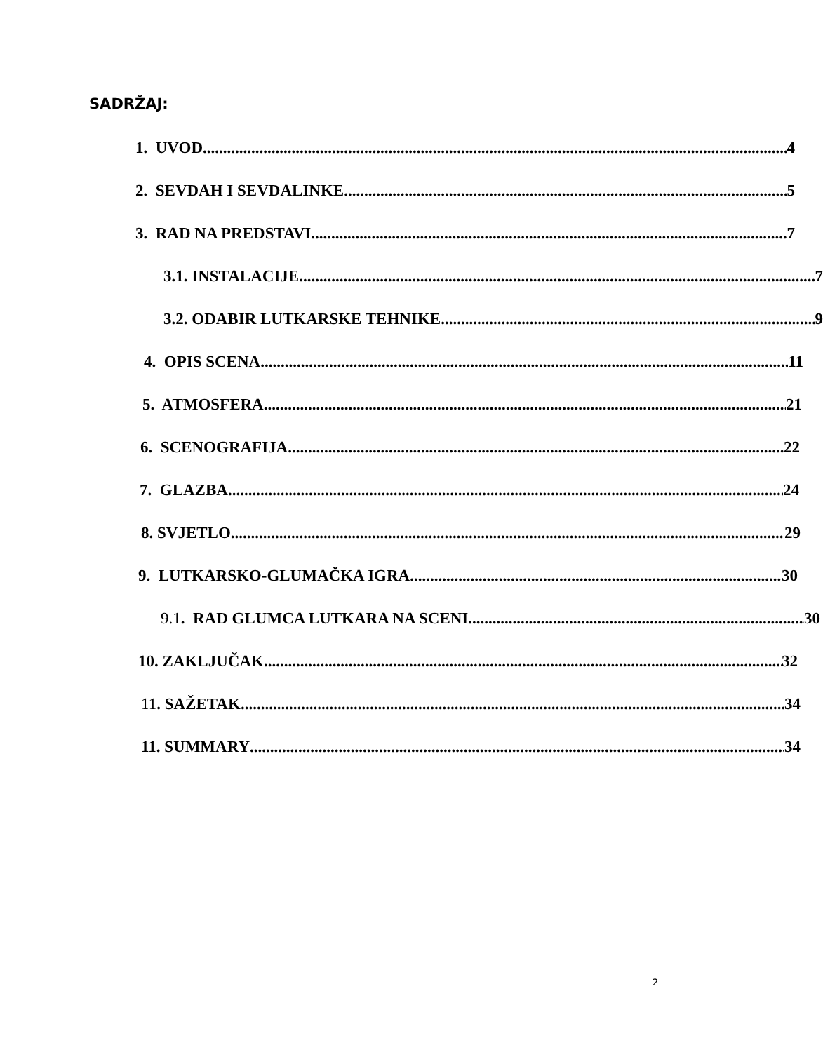SADRŽAJ:
1. UVOD 4
2. SEVDAH I SEVDALINKE 5
3. RAD NA PREDSTAVI 7
3.1. INSTALACIJE 7
3.2. ODABIR LUTKARSKE TEHNIKE 9
4. OPIS SCENA 11
5. ATMOSFERA 21
6. SCENOGRAFIJA 22
7. GLAZBA 24
8. SVJETLO 29
9. LUTKARSKO-GLUMAČKA IGRA 30
9.1. RAD GLUMCA LUTKARA NA SCENI 30
10. ZAKLJUČAK 32
11. SAŽETAK 34
11. SUMMARY 34
2